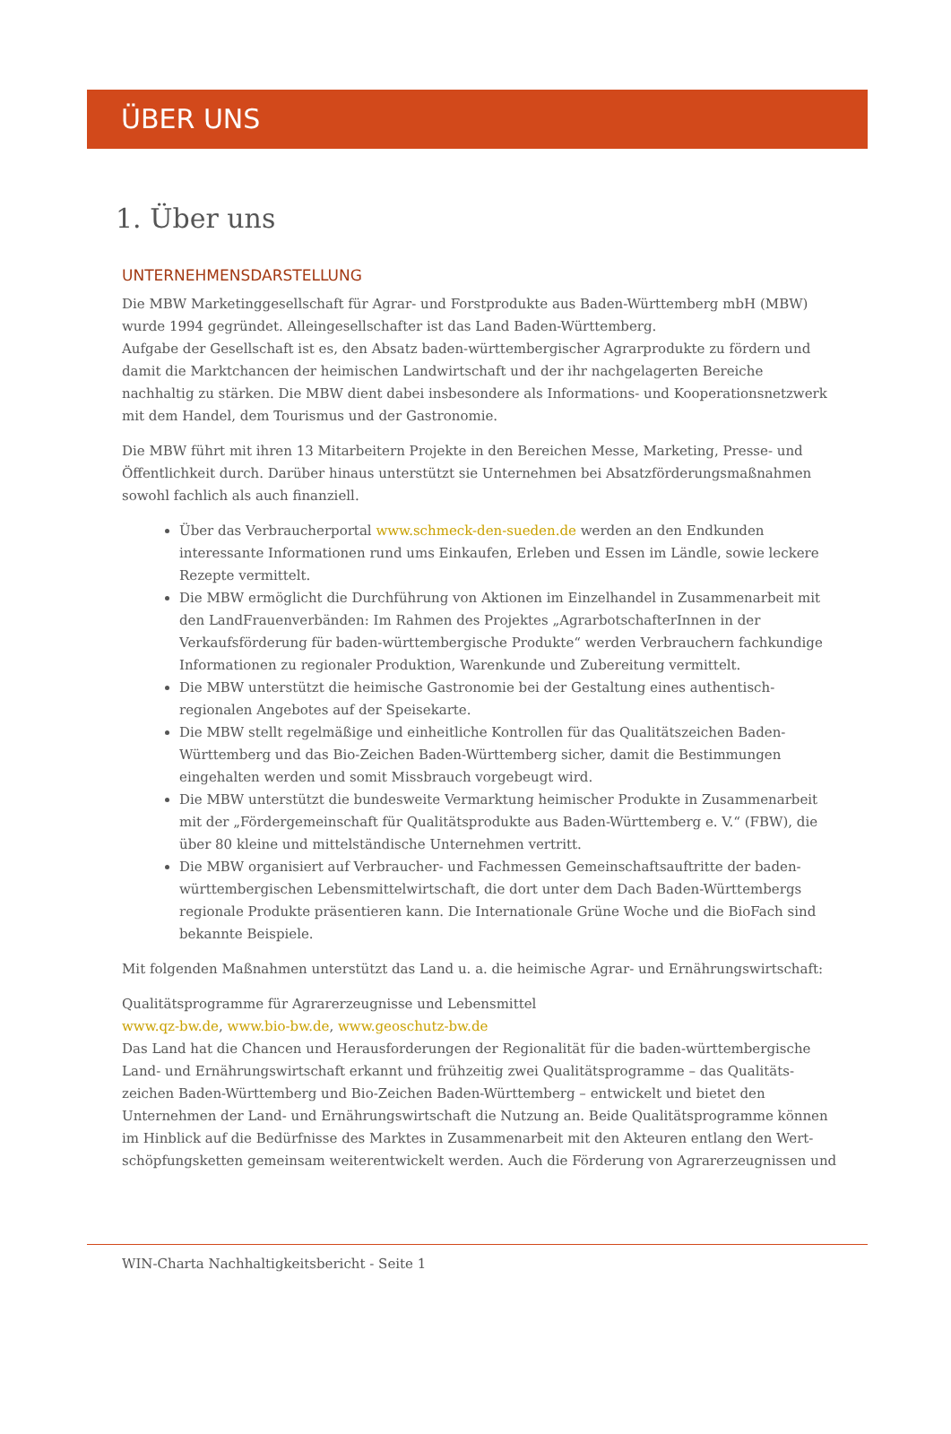ÜBER UNS
1. Über uns
UNTERNEHMENSDARSTELLUNG
Die MBW Marketinggesellschaft für Agrar- und Forstprodukte aus Baden-Württemberg mbH (MBW) wurde 1994 gegründet. Alleingesellschafter ist das Land Baden-Württemberg.
Aufgabe der Gesellschaft ist es, den Absatz baden-württembergischer Agrarprodukte zu fördern und damit die Marktchancen der heimischen Landwirtschaft und der ihr nachgelagerten Bereiche nachhaltig zu stärken. Die MBW dient dabei insbesondere als Informations- und Kooperationsnetzwerk mit dem Handel, dem Tourismus und der Gastronomie.
Die MBW führt mit ihren 13 Mitarbeitern Projekte in den Bereichen Messe, Marketing, Presse- und Öffentlichkeit durch. Darüber hinaus unterstützt sie Unternehmen bei Absatzförderungsmaßnahmen sowohl fachlich als auch finanziell.
Über das Verbraucherportal www.schmeck-den-sueden.de werden an den Endkunden interessante Informationen rund ums Einkaufen, Erleben und Essen im Ländle, sowie leckere Rezepte vermittelt.
Die MBW ermöglicht die Durchführung von Aktionen im Einzelhandel in Zusammenarbeit mit den LandFrauenverbänden: Im Rahmen des Projektes „AgrarbotschafterInnen in der Verkaufsförderung für baden-württembergische Produkte“ werden Verbrauchern fachkundige Informationen zu regionaler Produktion, Warenkunde und Zubereitung vermittelt.
Die MBW unterstützt die heimische Gastronomie bei der Gestaltung eines authentisch-regionalen Angebotes auf der Speisekarte.
Die MBW stellt regelmäßige und einheitliche Kontrollen für das Qualitätszeichen Baden-Württemberg und das Bio-Zeichen Baden-Württemberg sicher, damit die Bestimmungen eingehalten werden und somit Missbrauch vorgebeugt wird.
Die MBW unterstützt die bundesweite Vermarktung heimischer Produkte in Zusammenarbeit mit der „Fördergemeinschaft für Qualitätsprodukte aus Baden-Württemberg e. V.“ (FBW), die über 80 kleine und mittelständische Unternehmen vertritt.
Die MBW organisiert auf Verbraucher- und Fachmessen Gemeinschaftsauftritte der baden-württembergischen Lebensmittelwirtschaft, die dort unter dem Dach Baden-Württembergs regionale Produkte präsentieren kann. Die Internationale Grüne Woche und die BioFach sind bekannte Beispiele.
Mit folgenden Maßnahmen unterstützt das Land u. a. die heimische Agrar- und Ernährungswirtschaft:
Qualitätsprogramme für Agrarerzeugnisse und Lebensmittel
www.qz-bw.de, www.bio-bw.de, www.geoschutz-bw.de
Das Land hat die Chancen und Herausforderungen der Regionalität für die baden-württembergische Land- und Ernährungswirtschaft erkannt und frühzeitig zwei Qualitätsprogramme – das Qualitäts-zeichen Baden-Württemberg und Bio-Zeichen Baden-Württemberg – entwickelt und bietet den Unternehmen der Land- und Ernährungswirtschaft die Nutzung an. Beide Qualitätsprogramme können im Hinblick auf die Bedürfnisse des Marktes in Zusammenarbeit mit den Akteuren entlang den Wert-schöpfungsketten gemeinsam weiterentwickelt werden. Auch die Förderung von Agrarerzeugnissen und
WIN-Charta Nachhaltigkeitsbericht - Seite 1